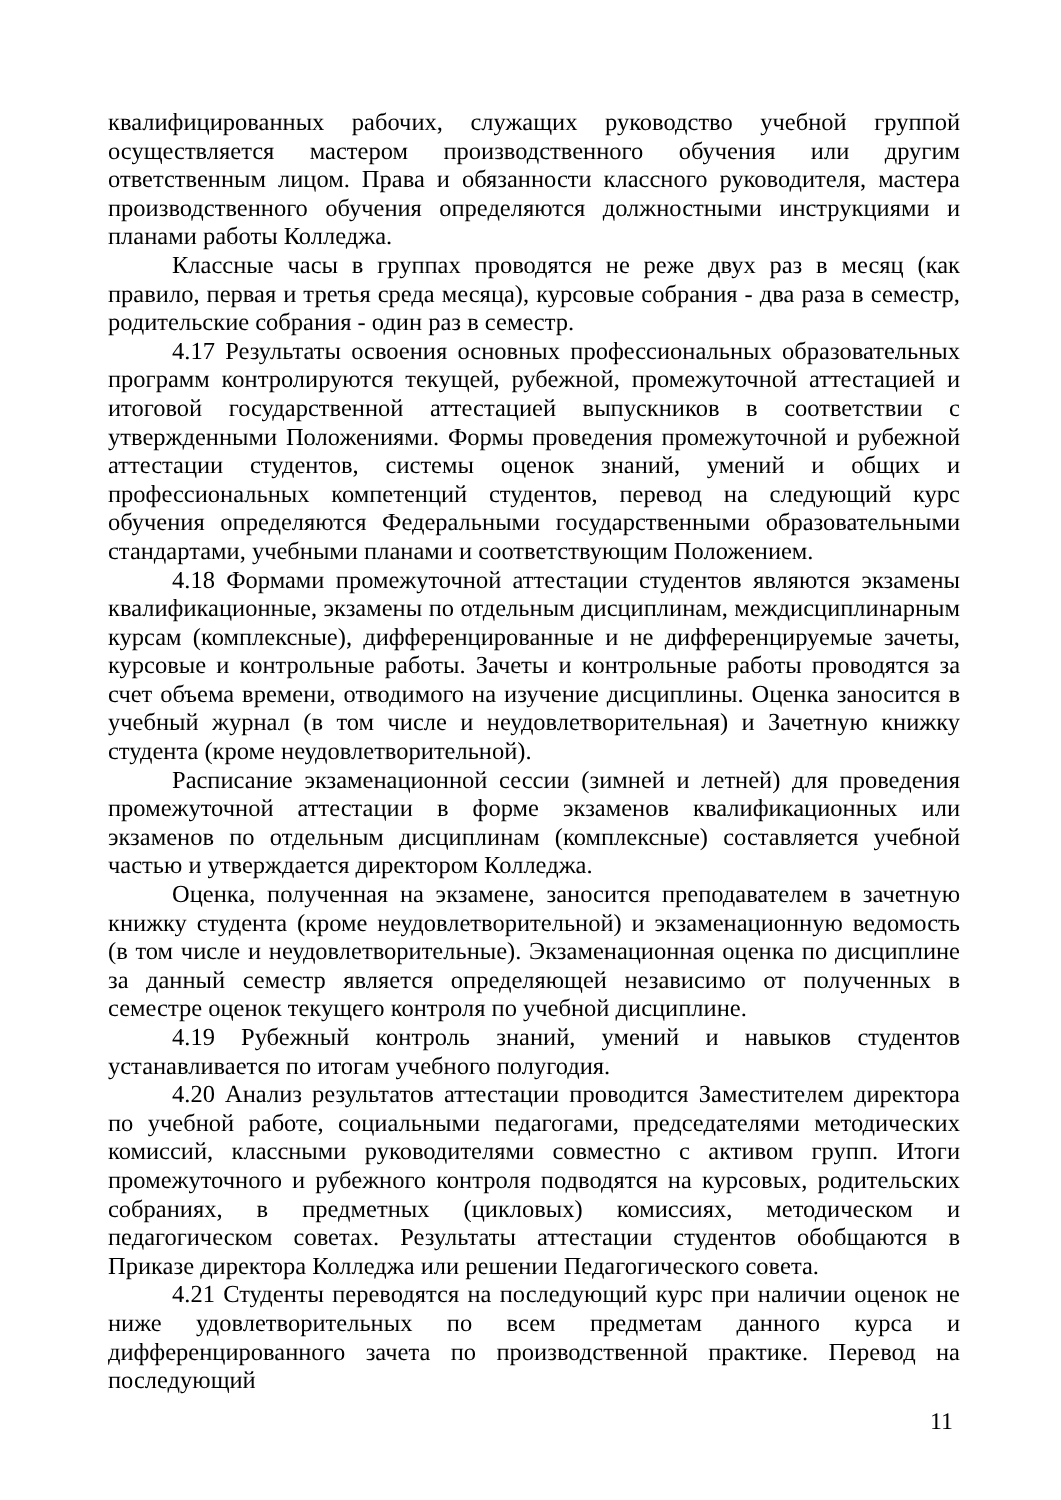квалифицированных рабочих, служащих руководство учебной группой осуществляется мастером производственного обучения или другим ответственным лицом. Права и обязанности классного руководителя, мастера производственного обучения определяются должностными инструкциями и планами работы Колледжа.
Классные часы в группах проводятся не реже двух раз в месяц (как правило, первая и третья среда месяца), курсовые собрания - два раза в семестр, родительские собрания - один раз в семестр.
4.17 Результаты освоения основных профессиональных образовательных программ контролируются текущей, рубежной, промежуточной аттестацией и итоговой государственной аттестацией выпускников в соответствии с утвержденными Положениями. Формы проведения промежуточной и рубежной аттестации студентов, системы оценок знаний, умений и общих и профессиональных компетенций студентов, перевод на следующий курс обучения определяются Федеральными государственными образовательными стандартами, учебными планами и соответствующим Положением.
4.18 Формами промежуточной аттестации студентов являются экзамены квалификационные, экзамены по отдельным дисциплинам, междисциплинарным курсам (комплексные), дифференцированные и не дифференцируемые зачеты, курсовые и контрольные работы. Зачеты и контрольные работы проводятся за счет объема времени, отводимого на изучение дисциплины. Оценка заносится в учебный журнал (в том числе и неудовлетворительная) и Зачетную книжку студента (кроме неудовлетворительной).
Расписание экзаменационной сессии (зимней и летней) для проведения промежуточной аттестации в форме экзаменов квалификационных или экзаменов по отдельным дисциплинам (комплексные) составляется учебной частью и утверждается директором Колледжа.
Оценка, полученная на экзамене, заносится преподавателем в зачетную книжку студента (кроме неудовлетворительной) и экзаменационную ведомость (в том числе и неудовлетворительные). Экзаменационная оценка по дисциплине за данный семестр является определяющей независимо от полученных в семестре оценок текущего контроля по учебной дисциплине.
4.19 Рубежный контроль знаний, умений и навыков студентов устанавливается по итогам учебного полугодия.
4.20 Анализ результатов аттестации проводится Заместителем директора по учебной работе, социальными педагогами, председателями методических комиссий, классными руководителями совместно с активом групп. Итоги промежуточного и рубежного контроля подводятся на курсовых, родительских собраниях, в предметных (цикловых) комиссиях, методическом и педагогическом советах. Результаты аттестации студентов обобщаются в Приказе директора Колледжа или решении Педагогического совета.
4.21 Студенты переводятся на последующий курс при наличии оценок не ниже удовлетворительных по всем предметам данного курса и дифференцированного зачета по производственной практике. Перевод на последующий
11